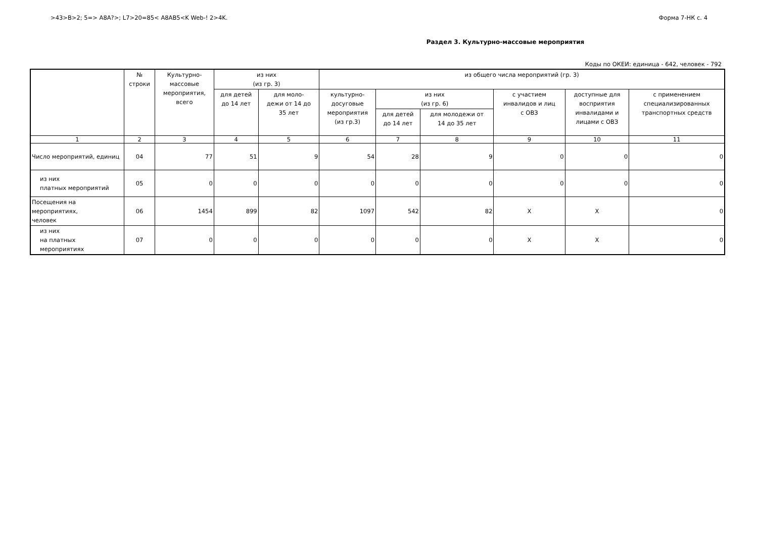>43>B>2; 5=> A8A?>; L7>20=85< A8AB5<K Web-! 2>4K. Форма 7-НК с. 4
Раздел 3. Культурно-массовые мероприятия
Коды по ОКЕИ: единица - 642, человек - 792
| | № строки | Культурно- массовые мероприятия, всего | из них (из гр. 3) | | из общего числа мероприятий (гр. 3) | | | | | |
| --- | --- | --- | --- | --- | --- | --- | --- | --- | --- | --- |
| | | | для детей до 14 лет | для моло- дежи от 14 до 35 лет | культурно- досуговые мероприятия (из гр.3) | из них (из гр. 6) | | с участием инвалидов и лиц с ОВЗ | доступные для восприятия инвалидами и лицами с ОВЗ | с применением специализированных транспортных средств |
| | | | | | | для детей до 14 лет | для молодежи от 14 до 35 лет | | | |
| 1 | 2 | 3 | 4 | 5 | 6 | 7 | 8 | 9 | 10 | 11 |
| Число мероприятий, единиц | 04 | 77 | 51 | 9 | 54 | 28 | 9 | 0 | 0 | 0 |
| из них платных мероприятий | 05 | 0 | 0 | 0 | 0 | 0 | 0 | 0 | 0 | 0 |
| Посещения на мероприятиях, человек | 06 | 1454 | 899 | 82 | 1097 | 542 | 82 | X | X | 0 |
| из них на платных мероприятиях | 07 | 0 | 0 | 0 | 0 | 0 | 0 | X | X | 0 |